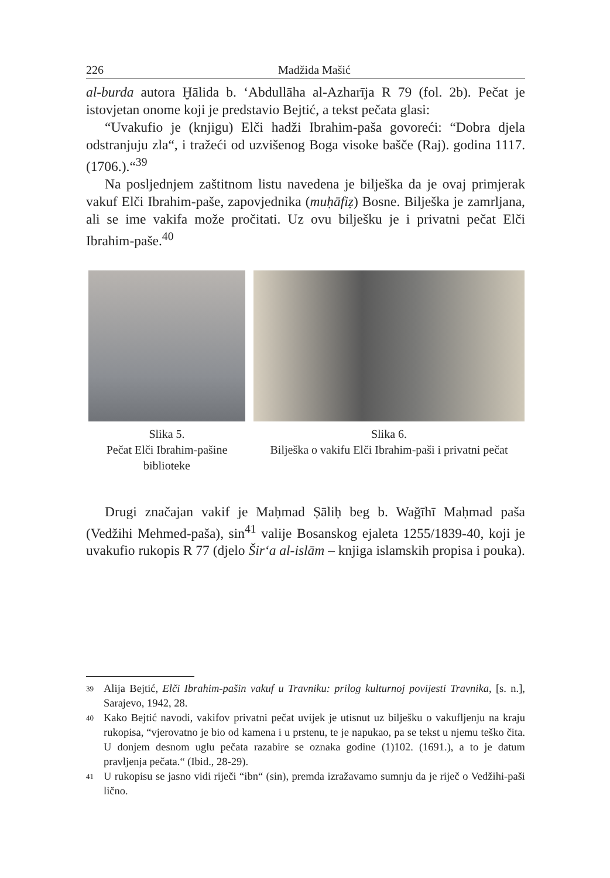226 Madžida Mašić
al-burda autora Ḫālida b. ‘Abdullāha al-Azharīja R 79 (fol. 2b). Pečat je istovjetan onome koji je predstavio Bejtić, a tekst pečata glasi:
“Uvakufio je (knjigu) Elči hadži Ibrahim-paša govoreći: “Dobra djela odstranjuju zla“, i tražeći od uzvišenog Boga visoke bašče (Raj). godina 1117. (1706.).“<sup>39</sup>
Na posljednjem zaštitnom listu navedena je bilješka da je ovaj primjerak vakuf Elči Ibrahim-paše, zapovjednika (muḥāfiẓ) Bosne. Bilješka je zamrljana, ali se ime vakifa može pročitati. Uz ovu bilješku je i privatni pečat Elči Ibrahim-paše.<sup>40</sup>
Slika 5.
Pečat Elči Ibrahim-pašine biblioteke
Slika 6.
Bilješka o vakifu Elči Ibrahim-paši i privatni pečat
Drugi značajan vakif je Maḥmad Ṣāliḥ beg b. Wağīhī Maḥmad paša (Vedžihi Mehmed-paša), sin<sup>41</sup> valije Bosanskog ejaleta 1255/1839-40, koji je uvakufio rukopis R 77 (djelo Šir‘a al-islām – knjiga islamskih propisa i pouka).
<sup>39</sup> Alija Bejtić, Elči Ibrahim-pašin vakuf u Travniku: prilog kulturnoj povijesti Travnika, [s. n.], Sarajevo, 1942, 28.
<sup>40</sup> Kako Bejtić navodi, vakifov privatni pečat uvijek je utisnut uz bilješku o vakufljenju na kraju rukopisa, “vjerovatno je bio od kamena i u prstenu, te je napukao, pa se tekst u njemu teško čita. U donjem desnom uglu pečata razabire se oznaka godine (1)102. (1691.), a to je datum pravljenja pečata.“ (Ibid., 28-29).
<sup>41</sup> U rukopisu se jasno vidi riječi “ibn“ (sin), premda izražavamo sumnju da je riječ o Vedžihi-paši lično.